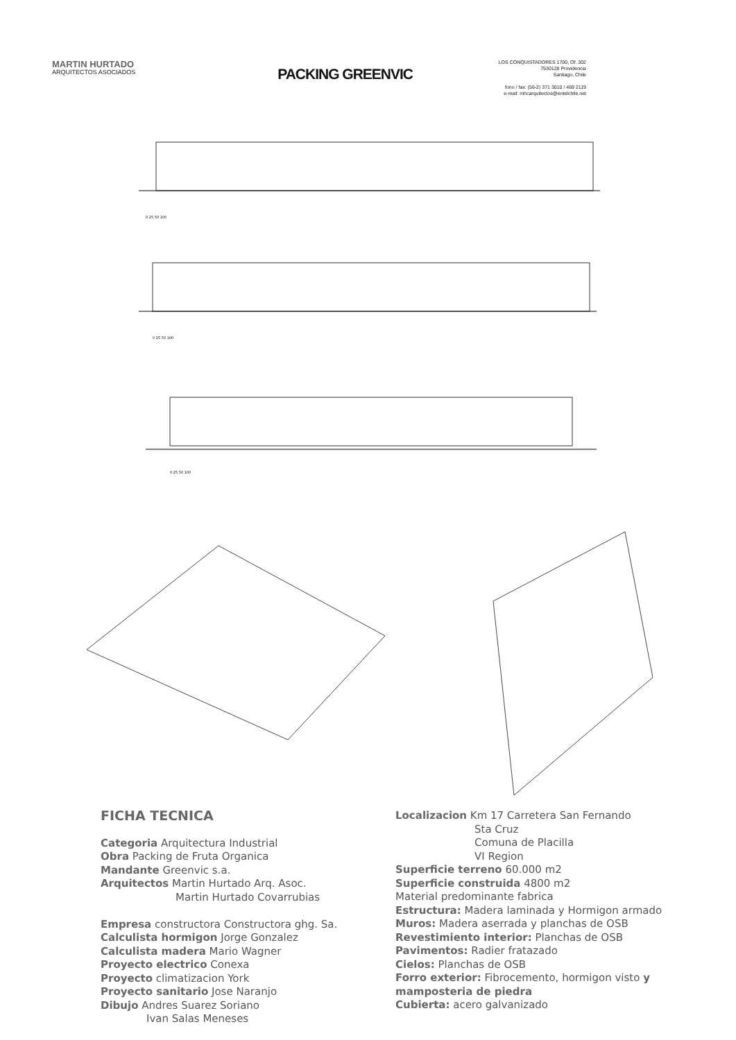MARTIN HURTADO
ARQUITECTOS ASOCIADOS
PACKING GREENVIC
LOS CONQUISTADORES 1700, Of. 302
7530128 Providencia
Santiago, Chile
fono / fax: (56-2) 371 3010 / 469 2119
e-mail: mhcarquitectos@entelchile.net
0 25 50 100
0 25 50 100
0 25 50 100
FICHA TECNICA
Categoria Arquitectura Industrial
Obra Packing de Fruta Organica
Mandante Greenvic s.a.
Arquitectos Martin Hurtado Arq. Asoc.
Martin Hurtado Covarrubias
Empresa constructora Constructora ghg. Sa.
Calculista hormigon Jorge Gonzalez
Calculista madera Mario Wagner
Proyecto electrico Conexa
Proyecto climatizacion York
Proyecto sanitario Jose Naranjo
Dibujo Andres Suarez Soriano
Ivan Salas Meneses
Localizacion Km 17 Carretera San Fernando
Sta Cruz
Comuna de Placilla
VI Region
Superficie terreno 60.000 m2
Superficie construida 4800 m2
Material predominante fabrica
Estructura: Madera laminada y Hormigon armado
Muros: Madera aserrada y planchas de OSB
Revestimiento interior: Planchas de OSB
Pavimentos: Radier fratazado
Cielos: Planchas de OSB
Forro exterior: Fibrocemento, hormigon visto y mamposteria de piedra
Cubierta: acero galvanizado